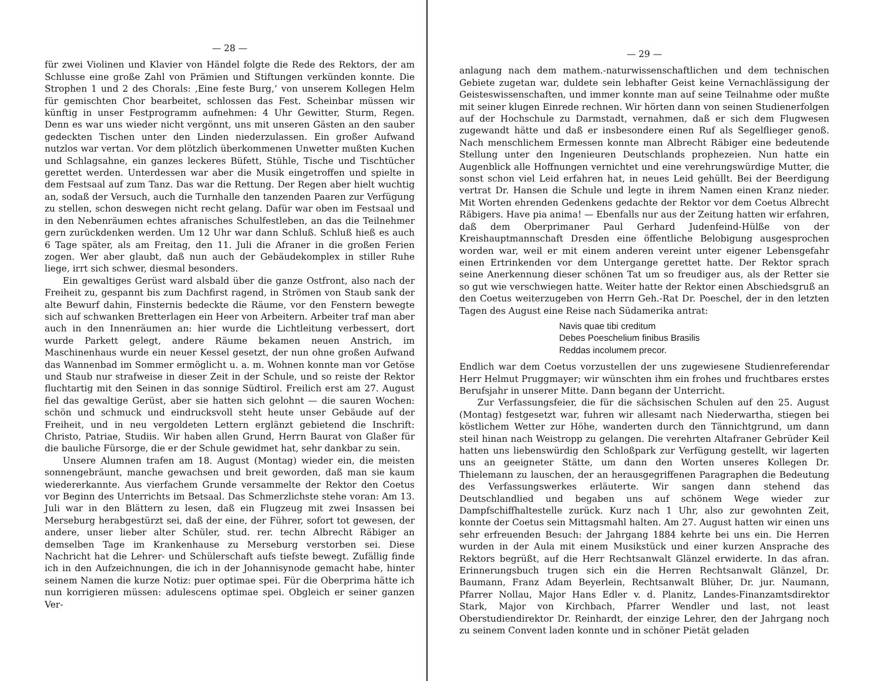— 28 —
für zwei Violinen und Klavier von Händel folgte die Rede des Rektors, der am Schlusse eine große Zahl von Prämien und Stiftungen verkünden konnte. Die Strophen 1 und 2 des Chorals: ‚Eine feste Burg,‘ von unserem Kollegen Helm für gemischten Chor bearbeitet, schlossen das Fest. Scheinbar müssen wir künftig in unser Festprogramm aufnehmen: 4 Uhr Gewitter, Sturm, Regen. Denn es war uns wieder nicht vergönnt, uns mit unseren Gästen an den sauber gedeckten Tischen unter den Linden niederzulassen. Ein großer Aufwand nutzlos war vertan. Vor dem plötzlich überkommenen Unwetter mußten Kuchen und Schlagsahne, ein ganzes leckeres Büfett, Stühle, Tische und Tischtücher gerettet werden. Unterdessen war aber die Musik eingetroffen und spielte in dem Festsaal auf zum Tanz. Das war die Rettung. Der Regen aber hielt wuchtig an, sodaß der Versuch, auch die Turnhalle den tanzenden Paaren zur Verfügung zu stellen, schon deswegen nicht recht gelang. Dafür war oben im Festsaal und in den Nebenräumen echtes afranisches Schulfestleben, an das die Teilnehmer gern zurückdenken werden. Um 12 Uhr war dann Schluß. Schluß hieß es auch 6 Tage später, als am Freitag, den 11. Juli die Afraner in die großen Ferien zogen. Wer aber glaubt, daß nun auch der Gebäudekomplex in stiller Ruhe liege, irrt sich schwer, diesmal besonders.
Ein gewaltiges Gerüst ward alsbald über die ganze Ostfront, also nach der Freiheit zu, gespannt bis zum Dachfirst ragend, in Strömen von Staub sank der alte Bewurf dahin, Finsternis bedeckte die Räume, vor den Fenstern bewegte sich auf schwanken Bretterlagen ein Heer von Arbeitern. Arbeiter traf man aber auch in den Innenräumen an: hier wurde die Lichtleitung verbessert, dort wurde Parkett gelegt, andere Räume bekamen neuen Anstrich, im Maschinenhaus wurde ein neuer Kessel gesetzt, der nun ohne großen Aufwand das Wannenbad im Sommer ermöglicht u. a. m. Wohnen konnte man vor Getöse und Staub nur strafweise in dieser Zeit in der Schule, und so reiste der Rektor fluchtartig mit den Seinen in das sonnige Südtirol. Freilich erst am 27. August fiel das gewaltige Gerüst, aber sie hatten sich gelohnt — die sauren Wochen: schön und schmuck und eindrucksvoll steht heute unser Gebäude auf der Freiheit, und in neu vergoldeten Lettern erglänzt gebietend die Inschrift: Christo, Patriae, Studiis. Wir haben allen Grund, Herrn Baurat von Glaßer für die bauliche Fürsorge, die er der Schule gewidmet hat, sehr dankbar zu sein.
Unsere Alumnen trafen am 18. August (Montag) wieder ein, die meisten sonnengebräunt, manche gewachsen und breit geworden, daß man sie kaum wiedererkannte. Aus vierfachem Grunde versammelte der Rektor den Coetus vor Beginn des Unterrichts im Betsaal. Das Schmerzlichste stehe voran: Am 13. Juli war in den Blättern zu lesen, daß ein Flugzeug mit zwei Insassen bei Merseburg herabgestürzt sei, daß der eine, der Führer, sofort tot gewesen, der andere, unser lieber alter Schüler, stud. rer. techn Albrecht Räbiger an demselben Tage im Krankenhause zu Merseburg verstorben sei. Diese Nachricht hat die Lehrer- und Schülerschaft aufs tiefste bewegt. Zufällig finde ich in den Aufzeichnungen, die ich in der Johannisynode gemacht habe, hinter seinem Namen die kurze Notiz: puer optimae spei. Für die Oberprima hätte ich nun korrigieren müssen: adulescens optimae spei. Obgleich er seiner ganzen Ver-
— 29 —
anlagung nach dem mathem.-naturwissenschaftlichen und dem technischen Gebiete zugetan war, duldete sein lebhafter Geist keine Vernachlässigung der Geisteswissenschaften, und immer konnte man auf seine Teilnahme oder mußte mit seiner klugen Einrede rechnen. Wir hörten dann von seinen Studienerfolgen auf der Hochschule zu Darmstadt, vernahmen, daß er sich dem Flugwesen zugewandt hätte und daß er insbesondere einen Ruf als Segelflieger genoß. Nach menschlichem Ermessen konnte man Albrecht Räbiger eine bedeutende Stellung unter den Ingenieuren Deutschlands prophezeien. Nun hatte ein Augenblick alle Hoffnungen vernichtet und eine verehrungswürdige Mutter, die sonst schon viel Leid erfahren hat, in neues Leid gehüllt. Bei der Beerdigung vertrat Dr. Hansen die Schule und legte in ihrem Namen einen Kranz nieder. Mit Worten ehrenden Gedenkens gedachte der Rektor vor dem Coetus Albrecht Räbigers. Have pia anima! — Ebenfalls nur aus der Zeitung hatten wir erfahren, daß dem Oberprimaner Paul Gerhard Judenfeind-Hülße von der Kreishauptmannschaft Dresden eine öffentliche Belobigung ausgesprochen worden war, weil er mit einem anderen vereint unter eigener Lebensgefahr einen Ertrinkenden vor dem Untergange gerettet hatte. Der Rektor sprach seine Anerkennung dieser schönen Tat um so freudiger aus, als der Retter sie so gut wie verschwiegen hatte. Weiter hatte der Rektor einen Abschiedsgruß an den Coetus weiterzugeben von Herrn Geh.-Rat Dr. Poeschel, der in den letzten Tagen des August eine Reise nach Südamerika antrat:
Navis quae tibi creditum
Debes Poeschelium finibus Brasilis
Reddas incolumem precor.
Endlich war dem Coetus vorzustellen der uns zugewiesene Studienreferendar Herr Helmut Pruggmayer; wir wünschten ihm ein frohes und fruchtbares erstes Berufsjahr in unserer Mitte. Dann begann der Unterricht.
Zur Verfassungsfeier, die für die sächsischen Schulen auf den 25. August (Montag) festgesetzt war, fuhren wir allesamt nach Niederwartha, stiegen bei köstlichem Wetter zur Höhe, wanderten durch den Tännichtgrund, um dann steil hinan nach Weistropp zu gelangen. Die verehrten Altafraner Gebrüder Keil hatten uns liebenswürdig den Schloßpark zur Verfügung gestellt, wir lagerten uns an geeigneter Stätte, um dann den Worten unseres Kollegen Dr. Thielemann zu lauschen, der an herausgegriffenen Paragraphen die Bedeutung des Verfassungswerkes erläuterte. Wir sangen dann stehend das Deutschlandlied und begaben uns auf schönem Wege wieder zur Dampfschiffhaltestelle zurück. Kurz nach 1 Uhr, also zur gewohnten Zeit, konnte der Coetus sein Mittagsmahl halten. Am 27. August hatten wir einen uns sehr erfreuenden Besuch: der Jahrgang 1884 kehrte bei uns ein. Die Herren wurden in der Aula mit einem Musikstück und einer kurzen Ansprache des Rektors begrüßt, auf die Herr Rechtsanwalt Glänzel erwiderte. In das afran. Erinnerungsbuch trugen sich ein die Herren Rechtsanwalt Glänzel, Dr. Baumann, Franz Adam Beyerlein, Rechtsanwalt Blüher, Dr. jur. Naumann, Pfarrer Nollau, Major Hans Edler v. d. Planitz, Landes-Finanzamtsdirektor Stark, Major von Kirchbach, Pfarrer Wendler und last, not least Oberstudiendirektor Dr. Reinhardt, der einzige Lehrer, den der Jahrgang noch zu seinem Convent laden konnte und in schöner Pietät geladen